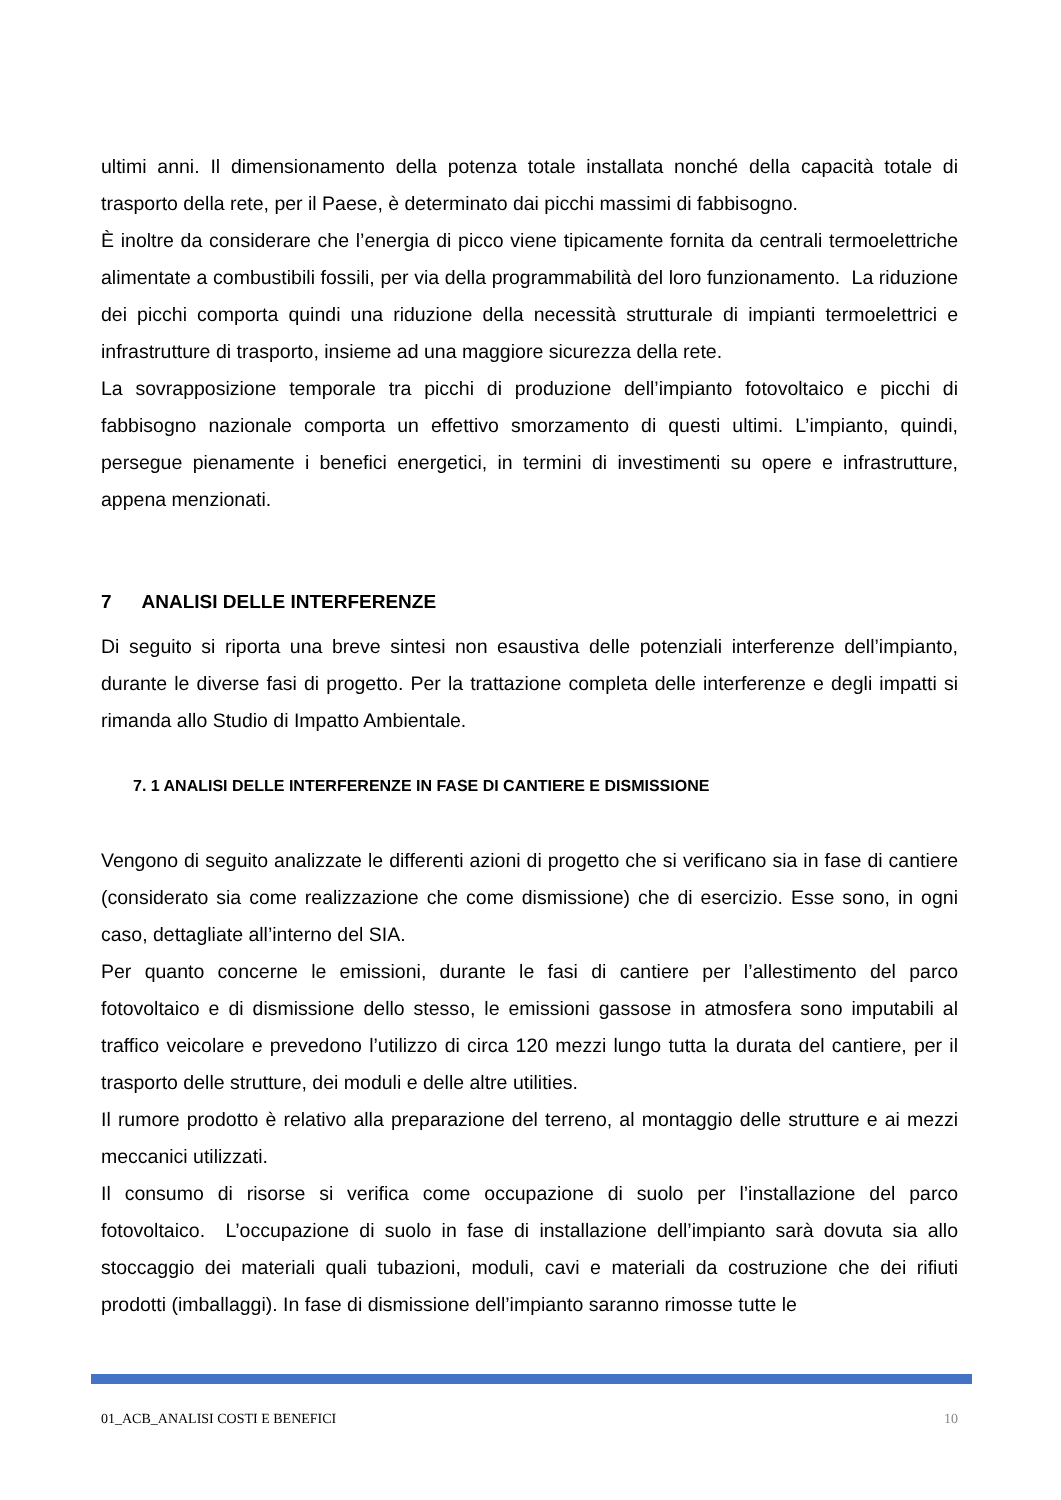ultimi anni. Il dimensionamento della potenza totale installata nonché della capacità totale di trasporto della rete, per il Paese, è determinato dai picchi massimi di fabbisogno.
È inoltre da considerare che l’energia di picco viene tipicamente fornita da centrali termoelettriche alimentate a combustibili fossili, per via della programmabilità del loro funzionamento. La riduzione dei picchi comporta quindi una riduzione della necessità strutturale di impianti termoelettrici e infrastrutture di trasporto, insieme ad una maggiore sicurezza della rete.
La sovrapposizione temporale tra picchi di produzione dell’impianto fotovoltaico e picchi di fabbisogno nazionale comporta un effettivo smorzamento di questi ultimi. L’impianto, quindi, persegue pienamente i benefici energetici, in termini di investimenti su opere e infrastrutture, appena menzionati.
7 ANALISI DELLE INTERFERENZE
Di seguito si riporta una breve sintesi non esaustiva delle potenziali interferenze dell’impianto, durante le diverse fasi di progetto. Per la trattazione completa delle interferenze e degli impatti si rimanda allo Studio di Impatto Ambientale.
7. 1 ANALISI DELLE INTERFERENZE IN FASE DI CANTIERE E DISMISSIONE
Vengono di seguito analizzate le differenti azioni di progetto che si verificano sia in fase di cantiere (considerato sia come realizzazione che come dismissione) che di esercizio. Esse sono, in ogni caso, dettagliate all’interno del SIA.
Per quanto concerne le emissioni, durante le fasi di cantiere per l’allestimento del parco fotovoltaico e di dismissione dello stesso, le emissioni gassose in atmosfera sono imputabili al traffico veicolare e prevedono l’utilizzo di circa 120 mezzi lungo tutta la durata del cantiere, per il trasporto delle strutture, dei moduli e delle altre utilities.
Il rumore prodotto è relativo alla preparazione del terreno, al montaggio delle strutture e ai mezzi meccanici utilizzati.
Il consumo di risorse si verifica come occupazione di suolo per l’installazione del parco fotovoltaico. L’occupazione di suolo in fase di installazione dell’impianto sarà dovuta sia allo stoccaggio dei materiali quali tubazioni, moduli, cavi e materiali da costruzione che dei rifiuti prodotti (imballaggi). In fase di dismissione dell’impianto saranno rimosse tutte le
01_ACB_ANALISI COSTI E BENEFICI 10